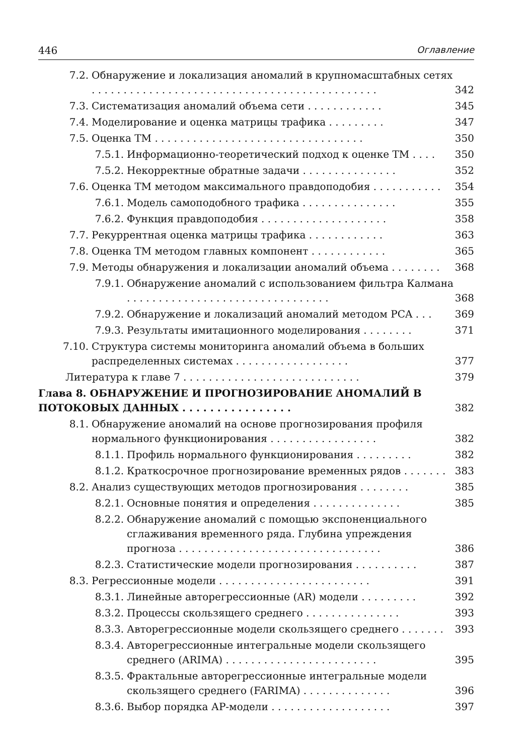446 Оглавление
7.2. Обнаружение и локализация аномалий в крупномасштабных сетях . . . . . . . . . . . . . . . . . . . . . . . . . . . . . . . . . . . . . . . . . . . . . 342
7.3. Систематизация аномалий объема сети . . . . . . . . . . . . 345
7.4. Моделирование и оценка матрицы трафика . . . . . . . . . 347
7.5. Оценка ТМ . . . . . . . . . . . . . . . . . . . . . . . . . . . . . . . . . 350
7.5.1. Информационно-теоретический подход к оценке ТМ . . . . 350
7.5.2. Некорректные обратные задачи . . . . . . . . . . . . . . . 352
7.6. Оценка ТМ методом максимального правдоподобия . . . . . . . . . . . 354
7.6.1. Модель самоподобного трафика . . . . . . . . . . . . . . . 355
7.6.2. Функция правдоподобия . . . . . . . . . . . . . . . . . . . . 358
7.7. Рекуррентная оценка матрицы трафика . . . . . . . . . . . . 363
7.8. Оценка ТМ методом главных компонент . . . . . . . . . . . . 365
7.9. Методы обнаружения и локализации аномалий объема . . . . . . . . 368
7.9.1. Обнаружение аномалий с использованием фильтра Калмана . . . . . . . . . . . . . . . . . . . . . . . . . . . . . . . . 368
7.9.2. Обнаружение и локализаций аномалий методом PCA . . . 369
7.9.3. Результаты имитационного моделирования . . . . . . . . 371
7.10. Структура системы мониторинга аномалий объема в больших распределенных системах . . . . . . . . . . . . . . . . . . 377
Литература к главе 7 . . . . . . . . . . . . . . . . . . . . . . . . . . . . 379
Глава 8. ОБНАРУЖЕНИЕ И ПРОГНОЗИРОВАНИЕ АНОМАЛИЙ В ПОТОКОВЫХ ДАННЫХ . . . . . . . . . . . . . . . . 382
8.1. Обнаружение аномалий на основе прогнозирования профиля нормального функционирования . . . . . . . . . . . . . . . . . 382
8.1.1. Профиль нормального функционирования . . . . . . . . . 382
8.1.2. Краткосрочное прогнозирование временных рядов . . . . . . . 383
8.2. Анализ существующих методов прогнозирования . . . . . . . . 385
8.2.1. Основные понятия и определения . . . . . . . . . . . . . . 385
8.2.2. Обнаружение аномалий с помощью экспоненциального сглаживания временного ряда. Глубина упреждения прогноза . . . . . . . . . . . . . . . . . . . . . . . . . . . . . . . . 386
8.2.3. Статистические модели прогнозирования . . . . . . . . . . 387
8.3. Регрессионные модели . . . . . . . . . . . . . . . . . . . . . . . . 391
8.3.1. Линейные авторегрессионные (AR) модели . . . . . . . . . 392
8.3.2. Процессы скользящего среднего . . . . . . . . . . . . . . . 393
8.3.3. Авторегрессионные модели скользящего среднего . . . . . . . 393
8.3.4. Авторегрессионные интегральные модели скользящего среднего (ARIMA) . . . . . . . . . . . . . . . . . . . . . . . . 395
8.3.5. Фрактальные авторегрессионные интегральные модели скользящего среднего (FARIMA) . . . . . . . . . . . . . . 396
8.3.6. Выбор порядка АР-модели . . . . . . . . . . . . . . . . . . . 397